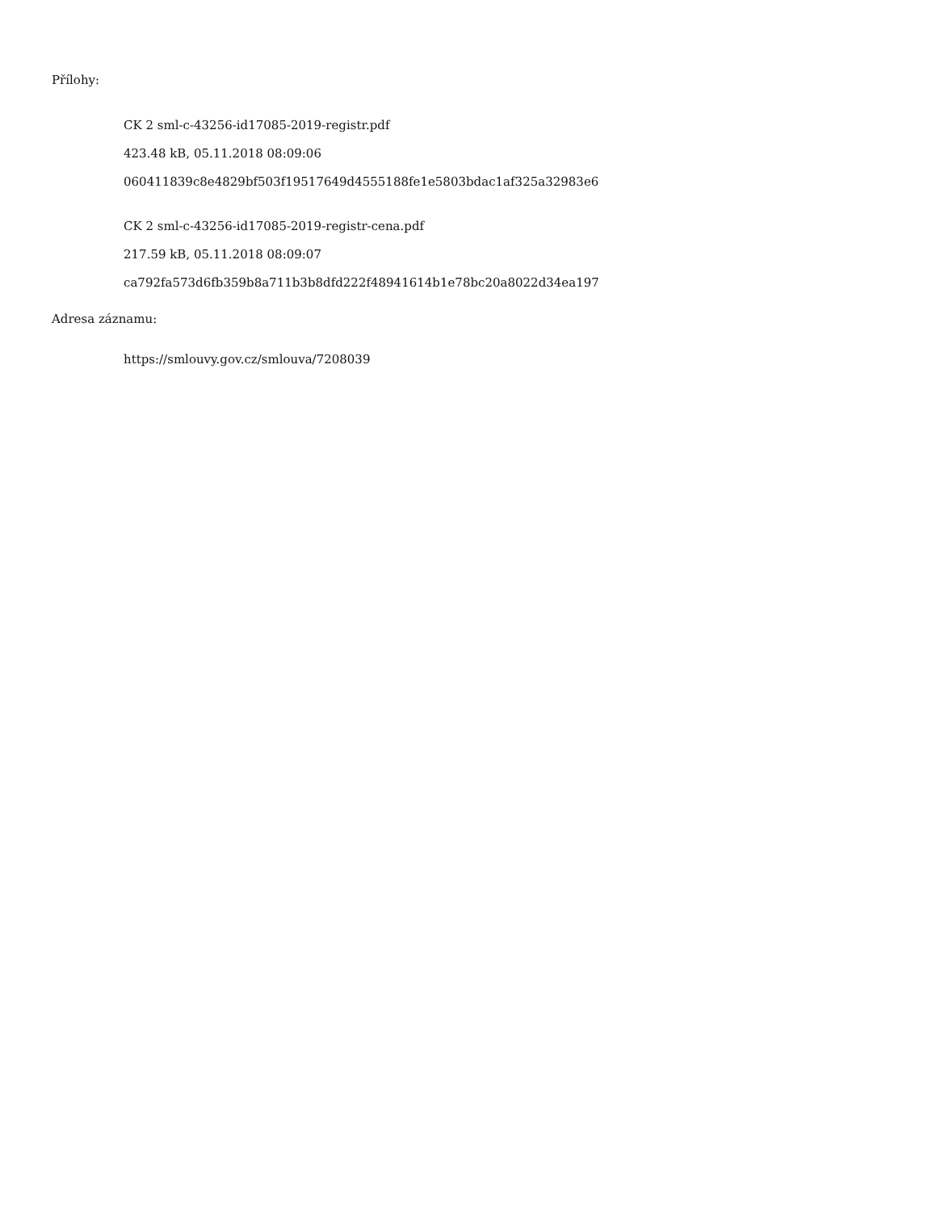Přílohy:
CK 2 sml-c-43256-id17085-2019-registr.pdf
423.48 kB, 05.11.2018 08:09:06
060411839c8e4829bf503f19517649d4555188fe1e5803bdac1af325a32983e6
CK 2 sml-c-43256-id17085-2019-registr-cena.pdf
217.59 kB, 05.11.2018 08:09:07
ca792fa573d6fb359b8a711b3b8dfd222f48941614b1e78bc20a8022d34ea197
Adresa záznamu:
https://smlouvy.gov.cz/smlouva/7208039